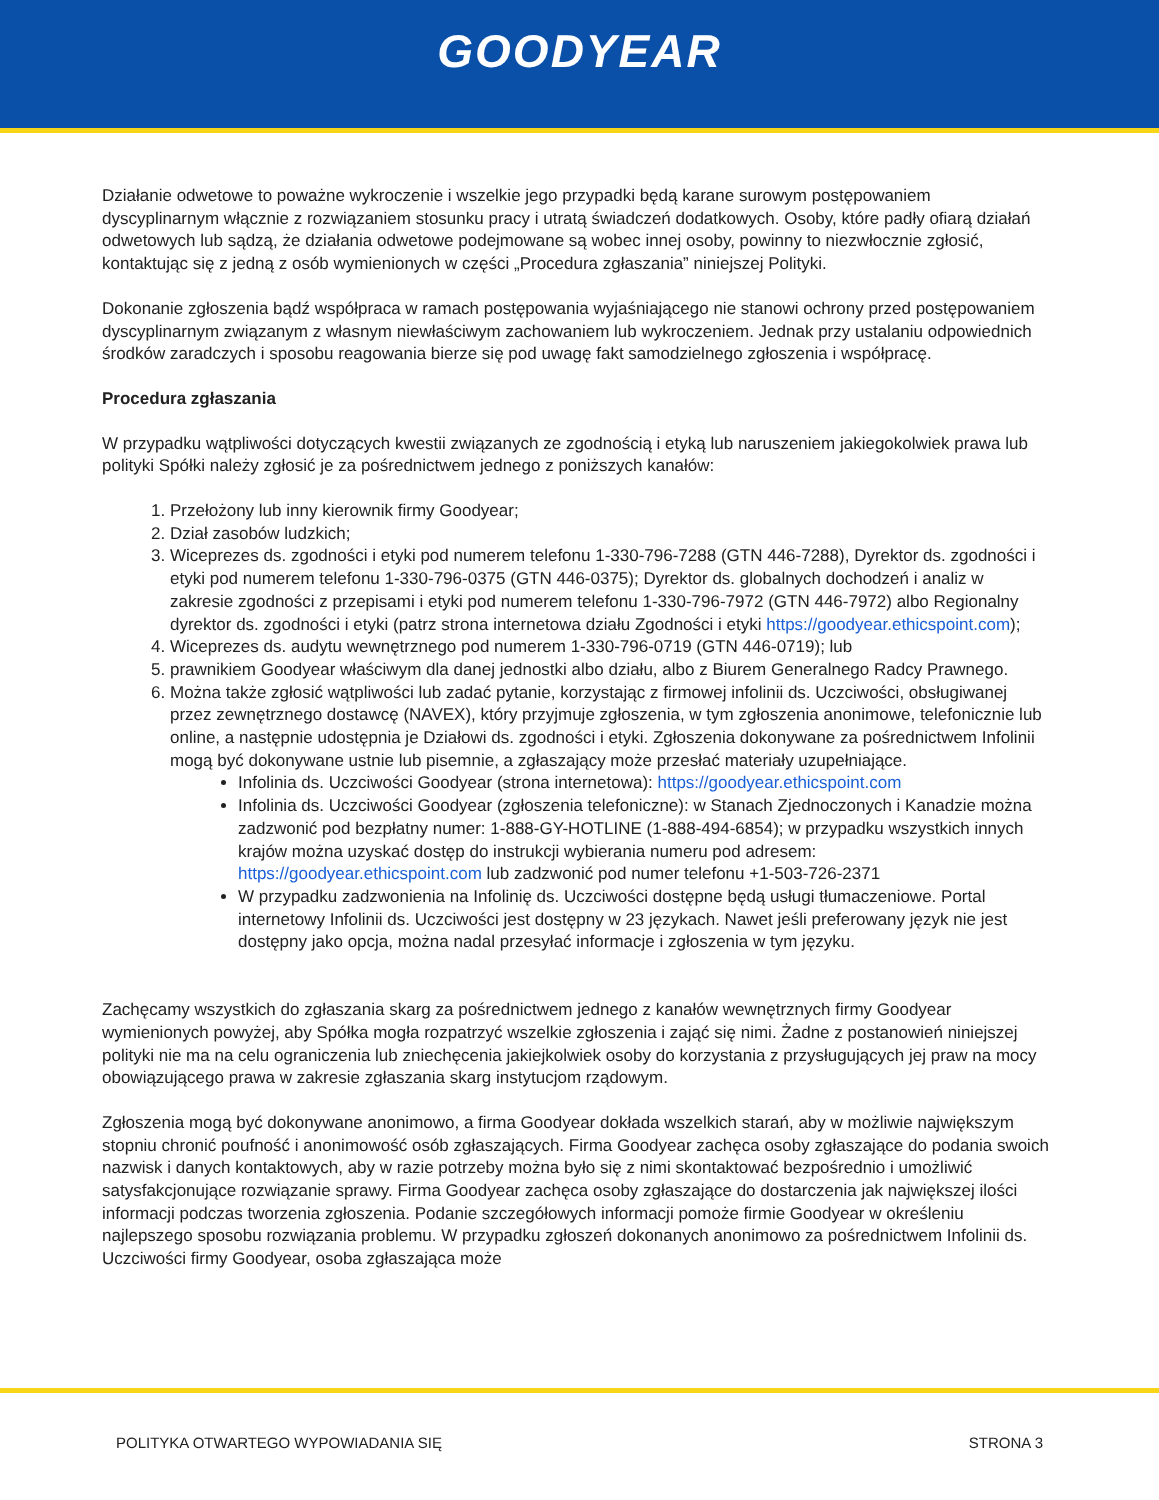GOODYEAR
Działanie odwetowe to poważne wykroczenie i wszelkie jego przypadki będą karane surowym postępowaniem dyscyplinarnym włącznie z rozwiązaniem stosunku pracy i utratą świadczeń dodatkowych. Osoby, które padły ofiarą działań odwetowych lub sądzą, że działania odwetowe podejmowane są wobec innej osoby, powinny to niezwłocznie zgłosić, kontaktując się z jedną z osób wymienionych w części „Procedura zgłaszania” niniejszej Polityki.
Dokonanie zgłoszenia bądź współpraca w ramach postępowania wyjaśniającego nie stanowi ochrony przed postępowaniem dyscyplinarnym związanym z własnym niewłaściwym zachowaniem lub wykroczeniem. Jednak przy ustalaniu odpowiednich środków zaradczych i sposobu reagowania bierze się pod uwagę fakt samodzielnego zgłoszenia i współpracę.
Procedura zgłaszania
W przypadku wątpliwości dotyczących kwestii związanych ze zgodnością i etyką lub naruszeniem jakiegokolwiek prawa lub polityki Spółki należy zgłosić je za pośrednictwem jednego z poniższych kanałów:
1. Przełożony lub inny kierownik firmy Goodyear;
2. Dział zasobów ludzkich;
3. Wiceprezes ds. zgodności i etyki pod numerem telefonu 1-330-796-7288 (GTN 446-7288), Dyrektor ds. zgodności i etyki pod numerem telefonu 1-330-796-0375 (GTN 446-0375); Dyrektor ds. globalnych dochodzeń i analiz w zakresie zgodności z przepisami i etyki pod numerem telefonu 1-330-796-7972 (GTN 446-7972) albo Regionalny dyrektor ds. zgodności i etyki (patrz strona internetowa działu Zgodności i etyki https://goodyear.ethicspoint.com);
4. Wiceprezes ds. audytu wewnętrznego pod numerem 1-330-796-0719 (GTN 446-0719); lub
5. prawnikiem Goodyear właściwym dla danej jednostki albo działu, albo z Biurem Generalnego Radcy Prawnego.
6. Można także zgłosić wątpliwości lub zadać pytanie, korzystając z firmowej infolinii ds. Uczciwości, obsługiwanej przez zewnętrznego dostawcę (NAVEX), który przyjmuje zgłoszenia, w tym zgłoszenia anonimowe, telefonicznie lub online, a następnie udostępnia je Działowi ds. zgodności i etyki. Zgłoszenia dokonywane za pośrednictwem Infolinii mogą być dokonywane ustnie lub pisemnie, a zgłaszający może przesłać materiały uzupełniające.
Infolinia ds. Uczciwości Goodyear (strona internetowa): https://goodyear.ethicspoint.com
Infolinia ds. Uczciwości Goodyear (zgłoszenia telefoniczne): w Stanach Zjednoczonych i Kanadzie można zadzwonić pod bezpłatny numer: 1-888-GY-HOTLINE (1-888-494-6854); w przypadku wszystkich innych krajów można uzyskać dostęp do instrukcji wybierania numeru pod adresem: https://goodyear.ethicspoint.com lub zadzwonić pod numer telefonu +1-503-726-2371
W przypadku zadzwonienia na Infolinię ds. Uczciwości dostępne będą usługi tłumaczeniowe. Portal internetowy Infolinii ds. Uczciwości jest dostępny w 23 językach. Nawet jeśli preferowany język nie jest dostępny jako opcja, można nadal przesyłać informacje i zgłoszenia w tym języku.
Zachęcamy wszystkich do zgłaszania skarg za pośrednictwem jednego z kanałów wewnętrznych firmy Goodyear wymienionych powyżej, aby Spółka mogła rozpatrzyć wszelkie zgłoszenia i zająć się nimi. Żadne z postanowień niniejszej polityki nie ma na celu ograniczenia lub zniechęcenia jakiejkolwiek osoby do korzystania z przysługujących jej praw na mocy obowiązującego prawa w zakresie zgłaszania skarg instytucjom rządowym.
Zgłoszenia mogą być dokonywane anonimowo, a firma Goodyear dokłada wszelkich starań, aby w możliwie największym stopniu chronić poufność i anonimowość osób zgłaszających. Firma Goodyear zachęca osoby zgłaszające do podania swoich nazwisk i danych kontaktowych, aby w razie potrzeby można było się z nimi skontaktować bezpośrednio i umożliwić satysfakcjonujące rozwiązanie sprawy. Firma Goodyear zachęca osoby zgłaszające do dostarczenia jak największej ilości informacji podczas tworzenia zgłoszenia. Podanie szczegółowych informacji pomoże firmie Goodyear w określeniu najlepszego sposobu rozwiązania problemu. W przypadku zgłoszeń dokonanych anonimowo za pośrednictwem Infolinii ds. Uczciwości firmy Goodyear, osoba zgłaszająca może
POLITYKA OTWARTEGO WYPOWIADANIA SIĘ STRONA 3